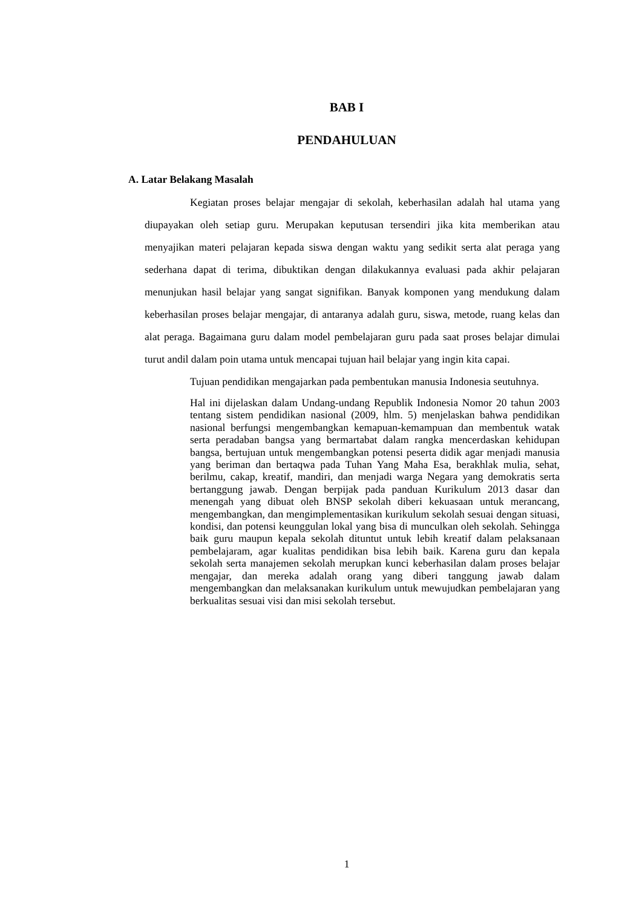BAB I
PENDAHULUAN
A. Latar Belakang Masalah
Kegiatan proses belajar mengajar di sekolah, keberhasilan adalah hal utama yang diupayakan oleh setiap guru. Merupakan keputusan tersendiri jika kita memberikan atau menyajikan materi pelajaran kepada siswa dengan waktu yang sedikit serta alat peraga yang sederhana dapat di terima, dibuktikan dengan dilakukannya evaluasi pada akhir pelajaran menunjukan hasil belajar yang sangat signifikan. Banyak komponen yang mendukung dalam keberhasilan proses belajar mengajar, di antaranya adalah guru, siswa, metode, ruang kelas dan alat peraga. Bagaimana guru dalam model pembelajaran guru pada saat proses belajar dimulai turut andil dalam poin utama untuk mencapai tujuan hail belajar yang ingin kita capai.
Tujuan pendidikan mengajarkan pada pembentukan manusia Indonesia seutuhnya.
Hal ini dijelaskan dalam Undang-undang Republik Indonesia Nomor 20 tahun 2003 tentang sistem pendidikan nasional (2009, hlm. 5) menjelaskan bahwa pendidikan nasional berfungsi mengembangkan kemapuan-kemampuan dan membentuk watak serta peradaban bangsa yang bermartabat dalam rangka mencerdaskan kehidupan bangsa, bertujuan untuk mengembangkan potensi peserta didik agar menjadi manusia yang beriman dan bertaqwa pada Tuhan Yang Maha Esa, berakhlak mulia, sehat, berilmu, cakap, kreatif, mandiri, dan menjadi warga Negara yang demokratis serta bertanggung jawab. Dengan berpijak pada panduan Kurikulum 2013 dasar dan menengah yang dibuat oleh BNSP sekolah diberi kekuasaan untuk merancang, mengembangkan, dan mengimplementasikan kurikulum sekolah sesuai dengan situasi, kondisi, dan potensi keunggulan lokal yang bisa di munculkan oleh sekolah. Sehingga baik guru maupun kepala sekolah dituntut untuk lebih kreatif dalam pelaksanaan pembelajaram, agar kualitas pendidikan bisa lebih baik. Karena guru dan kepala sekolah serta manajemen sekolah merupkan kunci keberhasilan dalam proses belajar mengajar, dan mereka adalah orang yang diberi tanggung jawab dalam mengembangkan dan melaksanakan kurikulum untuk mewujudkan pembelajaran yang berkualitas sesuai visi dan misi sekolah tersebut.
1